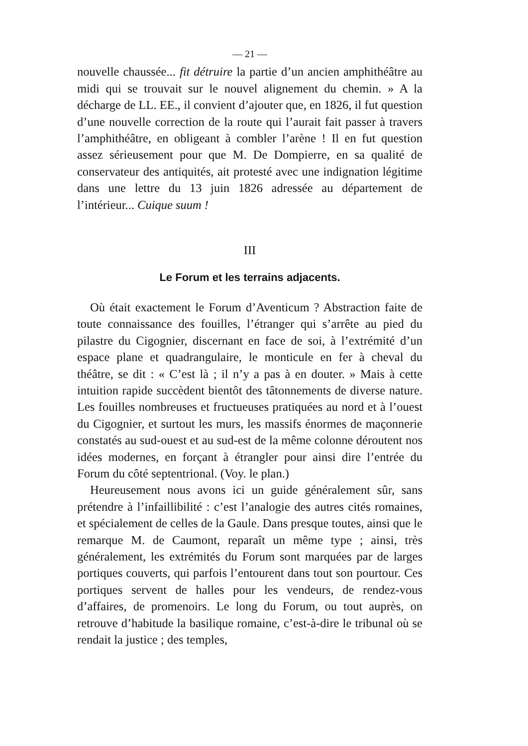— 21 —
nouvelle chaussée... fit détruire la partie d’un ancien amphithéâtre au midi qui se trouvait sur le nouvel alignement du chemin. » A la décharge de LL. EE., il convient d’ajouter que, en 1826, il fut question d’une nouvelle correction de la route qui l’aurait fait passer à travers l’amphithéâtre, en obligeant à combler l’arène ! Il en fut question assez sérieusement pour que M. De Dompierre, en sa qualité de conservateur des antiquités, ait protesté avec une indignation légitime dans une lettre du 13 juin 1826 adressée au département de l’intérieur... Cuique suum !
III
Le Forum et les terrains adjacents.
Où était exactement le Forum d’Aventicum ? Abstraction faite de toute connaissance des fouilles, l’étranger qui s’arrête au pied du pilastre du Cigognier, discernant en face de soi, à l’extrémité d’un espace plane et quadrangulaire, le monticule en fer à cheval du théâtre, se dit : « C’est là ; il n’y a pas à en douter. » Mais à cette intuition rapide succèdent bientôt des tâtonnements de diverse nature. Les fouilles nombreuses et fructueuses pratiquées au nord et à l’ouest du Cigognier, et surtout les murs, les massifs énormes de maçonnerie constatés au sud-ouest et au sud-est de la même colonne déroutent nos idées modernes, en forçant à étrangler pour ainsi dire l’entrée du Forum du côté septentrional. (Voy. le plan.)
Heureusement nous avons ici un guide généralement sûr, sans prétendre à l’infaillibilité : c’est l’analogie des autres cités romaines, et spécialement de celles de la Gaule. Dans presque toutes, ainsi que le remarque M. de Caumont, reparaît un même type ; ainsi, très généralement, les extrémités du Forum sont marquées par de larges portiques couverts, qui parfois l’entourent dans tout son pourtour. Ces portiques servent de halles pour les vendeurs, de rendez-vous d’affaires, de promenoirs. Le long du Forum, ou tout auprès, on retrouve d’habitude la basilique romaine, c’est-à-dire le tribunal où se rendait la justice ; des temples,